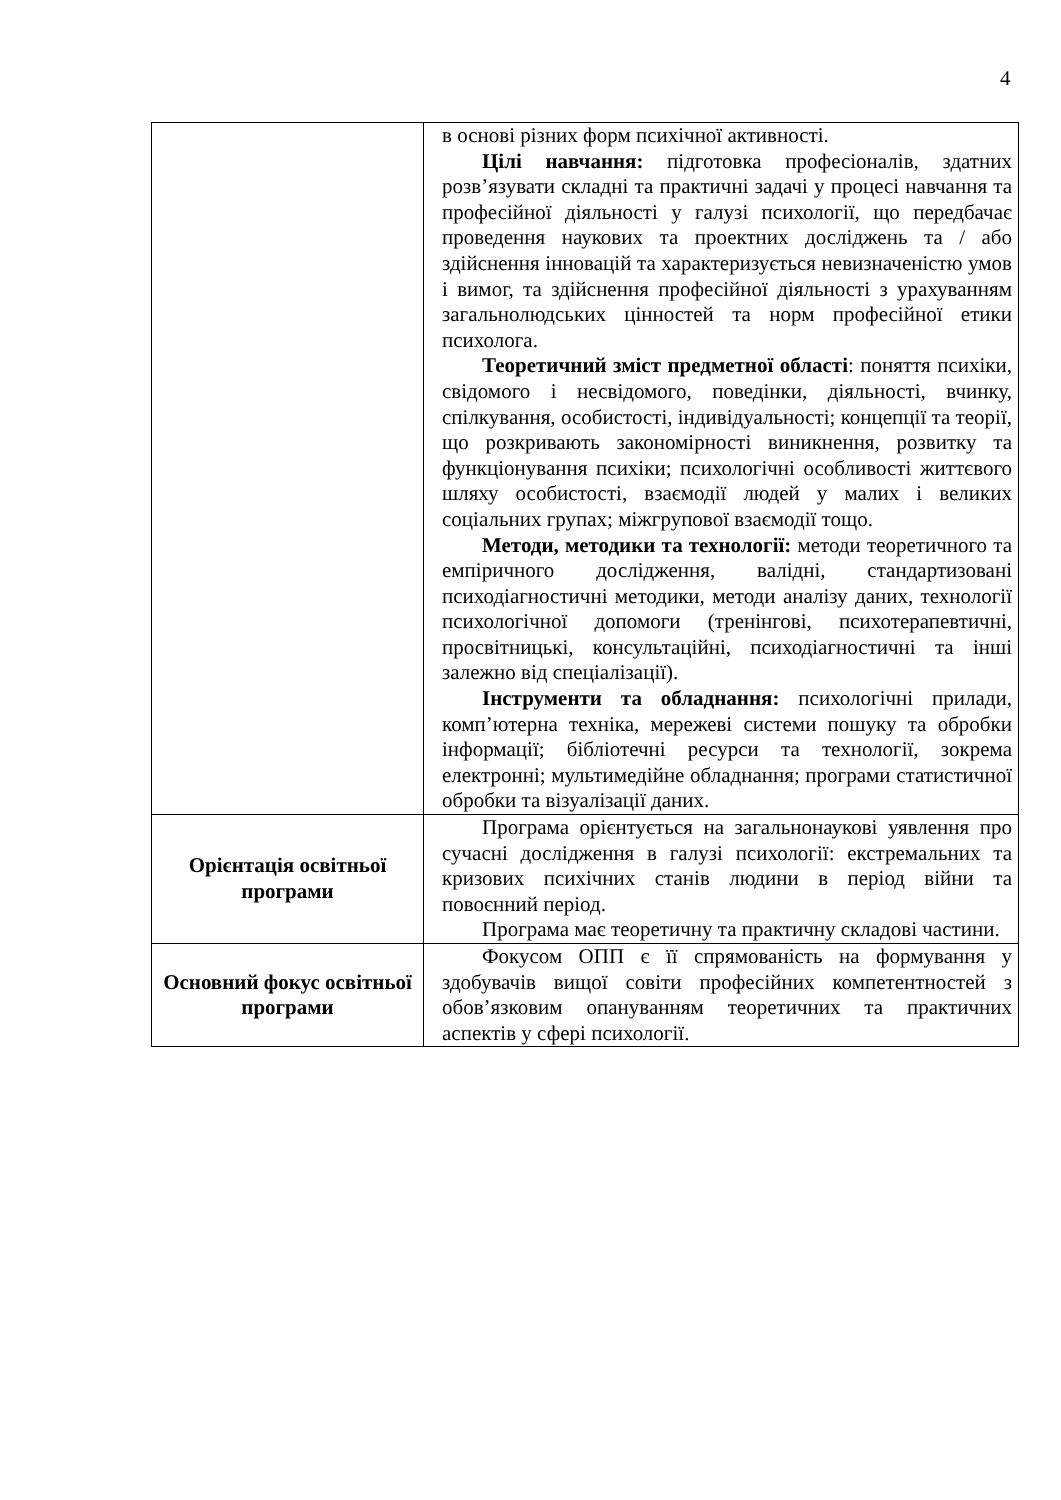4
| | в основі різних форм психічної активності. Цілі навчання: підготовка професіоналів, здатних розв’язувати складні та практичні задачі у процесі навчання та професійної діяльності у галузі психології, що передбачає проведення наукових та проектних досліджень та / або здійснення інновацій та характеризується невизначеністю умов і вимог, та здійснення професійної діяльності з урахуванням загальнолюдських цінностей та норм професійної етики психолога. Теоретичний зміст предметної області : поняття психіки, свідомого і несвідомого, поведінки, діяльності, вчинку, спілкування, особистості, індивідуальності; концепції та теорії, що розкривають закономірності виникнення, розвитку та функціонування психіки; психологічні особливості життєвого шляху особистості, взаємодії людей у малих і великих соціальних групах; міжгрупової взаємодії тощо. Методи, методики та технології: методи теоретичного та емпіричного дослідження, валідні, стандартизовані психодіагностичні методики, методи аналізу даних, технології психологічної допомоги (тренінгові, психотерапевтичні, просвітницькі, консультаційні, психодіагностичні та інші залежно від спеціалізації). Інструменти та обладнання: психологічні прилади, комп’ютерна техніка, мережеві системи пошуку та обробки інформації; бібліотечні ресурси та технології, зокрема електронні; мультимедійне обладнання; програми статистичної обробки та візуалізації даних. |
| Орієнтація освітньої програми | Програма орієнтується на загальнонаукові уявлення про сучасні дослідження в галузі психології: екстремальних та кризових психічних станів людини в період війни та повоєнний період. Програма має теоретичну та практичну складові частини. |
| Основний фокус освітньої програми | Фокусом ОПП є її спрямованість на формування у здобувачів вищої совіти професійних компетентностей з обов’язковим опануванням теоретичних та практичних аспектів у сфері психології. |